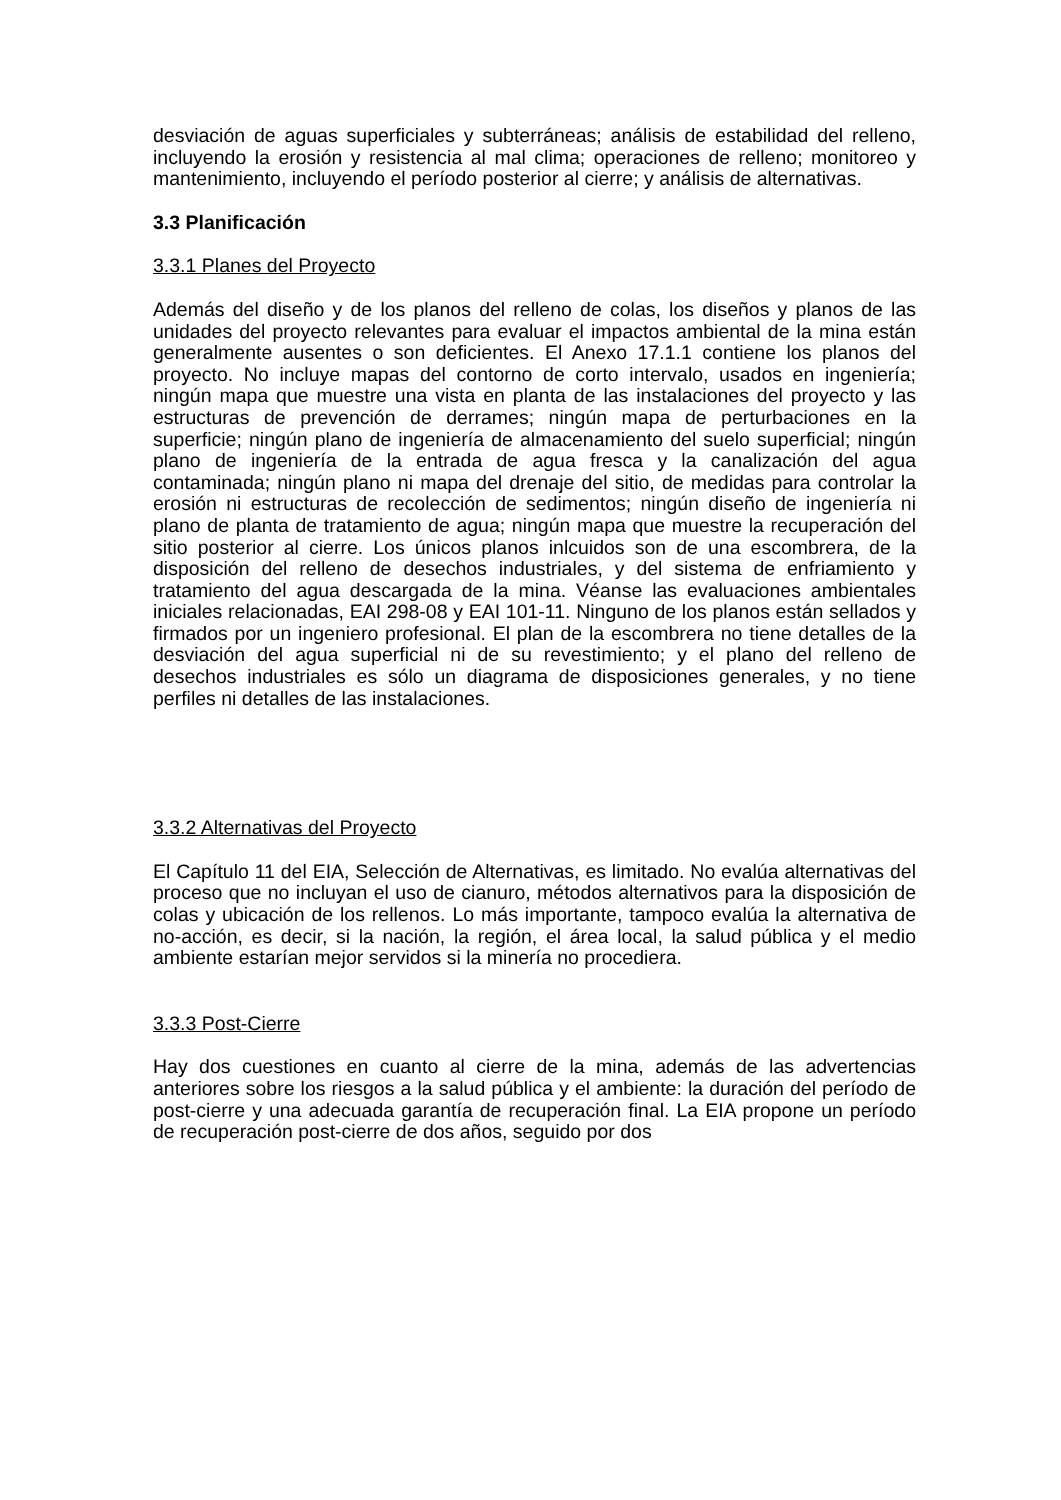desviación de aguas superficiales y subterráneas; análisis de estabilidad del relleno, incluyendo la erosión y resistencia al mal clima; operaciones de relleno; monitoreo y mantenimiento, incluyendo el período posterior al cierre; y análisis de alternativas.
3.3 Planificación
3.3.1 Planes del Proyecto
Además del diseño y de los planos del relleno de colas, los diseños y planos de las unidades del proyecto relevantes para evaluar el impactos ambiental de la mina están generalmente ausentes o son deficientes. El Anexo 17.1.1 contiene los planos del proyecto. No incluye mapas del contorno de corto intervalo, usados en ingeniería; ningún mapa que muestre una vista en planta de las instalaciones del proyecto y las estructuras de prevención de derrames; ningún mapa de perturbaciones en la superficie; ningún plano de ingeniería de almacenamiento del suelo superficial; ningún plano de ingeniería de la entrada de agua fresca y la canalización del agua contaminada; ningún plano ni mapa del drenaje del sitio, de medidas para controlar la erosión ni estructuras de recolección de sedimentos; ningún diseño de ingeniería ni plano de planta de tratamiento de agua; ningún mapa que muestre la recuperación del sitio posterior al cierre. Los únicos planos inlcuidos son de una escombrera, de la disposición del relleno de desechos industriales, y del sistema de enfriamiento y tratamiento del agua descargada de la mina. Véanse las evaluaciones ambientales iniciales relacionadas, EAI 298-08 y EAI 101-11. Ninguno de los planos están sellados y firmados por un ingeniero profesional. El plan de la escombrera no tiene detalles de la desviación del agua superficial ni de su revestimiento; y el plano del relleno de desechos industriales es sólo un diagrama de disposiciones generales, y no tiene perfiles ni detalles de las instalaciones.
3.3.2 Alternativas del Proyecto
El Capítulo 11 del EIA, Selección de Alternativas, es limitado. No evalúa alternativas del proceso que no incluyan el uso de cianuro, métodos alternativos para la disposición de colas y ubicación de los rellenos. Lo más importante, tampoco evalúa la alternativa de no-acción, es decir, si la nación, la región, el área local, la salud pública y el medio ambiente estarían mejor servidos si la minería no procediera.
3.3.3 Post-Cierre
Hay dos cuestiones en cuanto al cierre de la mina, además de las advertencias anteriores sobre los riesgos a la salud pública y el ambiente: la duración del período de post-cierre y una adecuada garantía de recuperación final. La EIA propone un período de recuperación post-cierre de dos años, seguido por dos